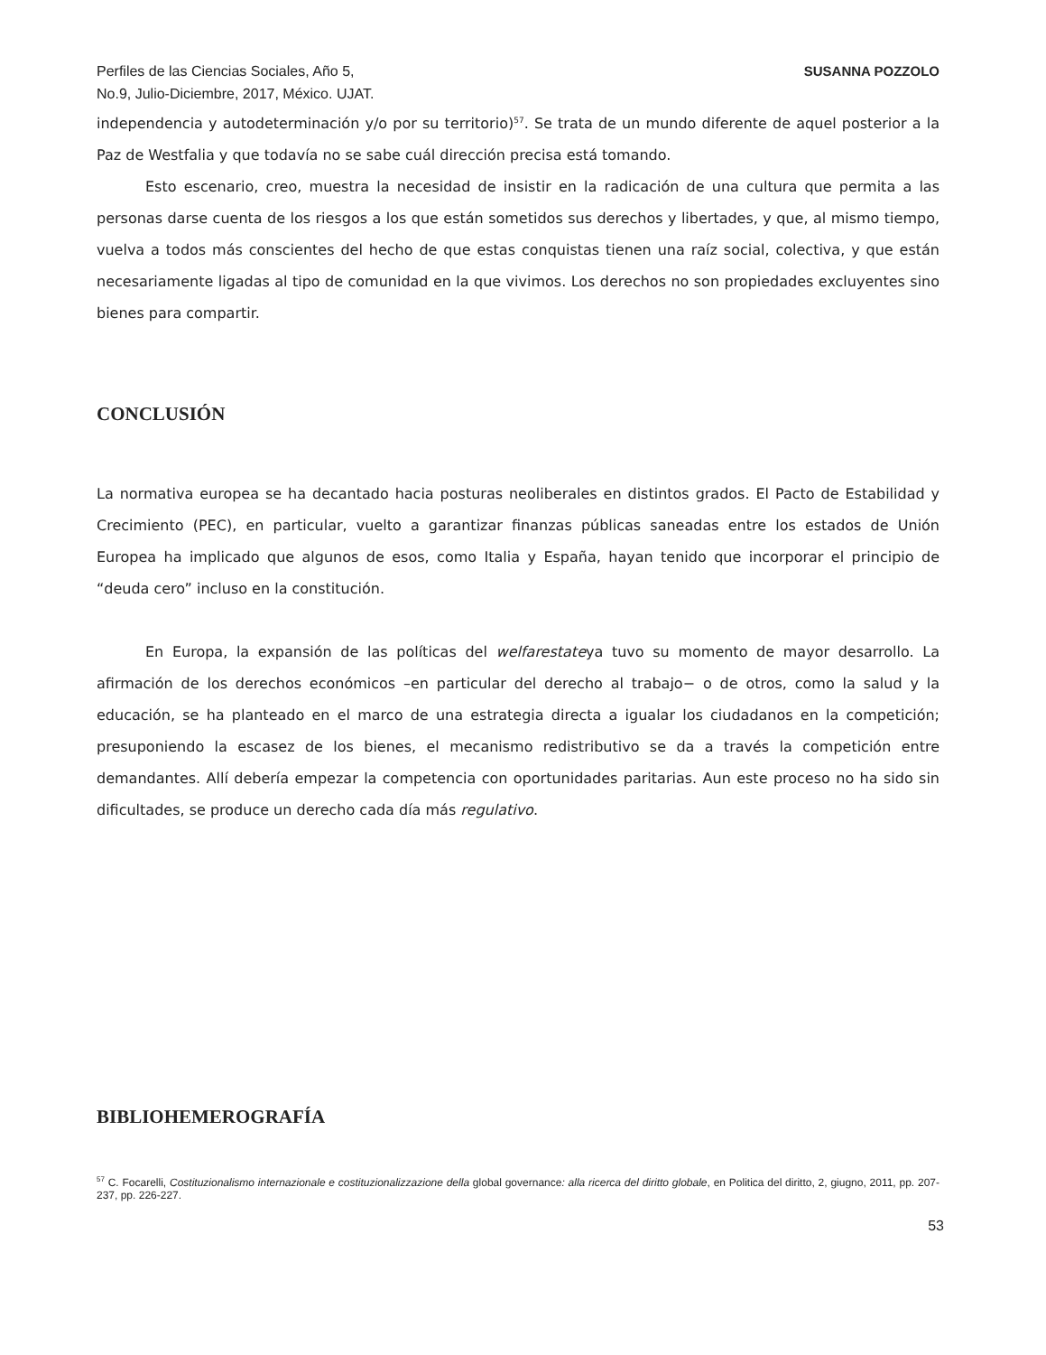Perfiles de las Ciencias Sociales, Año 5,
No.9, Julio-Diciembre, 2017, México. UJAT.
SUSANNA POZZOLO
independencia y autodeterminación y/o por su territorio)<sup>57</sup>. Se trata de un mundo diferente de aquel posterior a la Paz de Westfalia y que todavía no se sabe cuál dirección precisa está tomando.
Esto escenario, creo, muestra la necesidad de insistir en la radicación de una cultura que permita a las personas darse cuenta de los riesgos a los que están sometidos sus derechos y libertades, y que, al mismo tiempo, vuelva a todos más conscientes del hecho de que estas conquistas tienen una raíz social, colectiva, y que están necesariamente ligadas al tipo de comunidad en la que vivimos. Los derechos no son propiedades excluyentes sino bienes para compartir.
CONCLUSIÓN
La normativa europea se ha decantado hacia posturas neoliberales en distintos grados. El Pacto de Estabilidad y Crecimiento (PEC), en particular, vuelto a garantizar finanzas públicas saneadas entre los estados de Unión Europea ha implicado que algunos de esos, como Italia y España, hayan tenido que incorporar el principio de “deuda cero” incluso en la constitución.
En Europa, la expansión de las políticas del welfarestateya tuvo su momento de mayor desarrollo. La afirmación de los derechos económicos –en particular del derecho al trabajo− o de otros, como la salud y la educación, se ha planteado en el marco de una estrategia directa a igualar los ciudadanos en la competición; presuponiendo la escasez de los bienes, el mecanismo redistributivo se da a través la competición entre demandantes. Allí debería empezar la competencia con oportunidades paritarias. Aun este proceso no ha sido sin dificultades, se produce un derecho cada día más regulativo.
BIBLIOHEMEROGRAFÍA
<sup>57</sup> C. Focarelli, Costituzionalismo internazionale e costituzionalizzazione della global governance: alla ricerca del diritto globale, en Politica del diritto, 2, giugno, 2011, pp. 207-237, pp. 226-227.
53